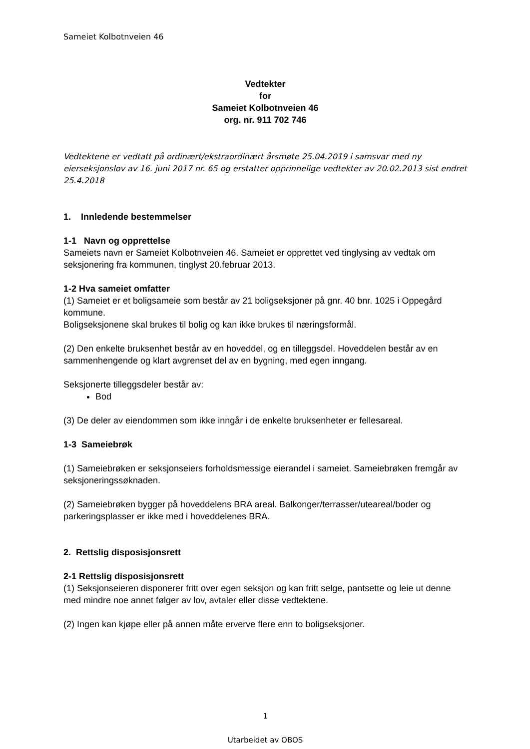Sameiet Kolbotnveien 46
Vedtekter
for
Sameiet Kolbotnveien 46
org. nr. 911 702 746
Vedtektene er vedtatt på ordinært/ekstraordinært årsmøte 25.04.2019 i samsvar med ny eierseksjonslov av 16. juni 2017 nr. 65 og erstatter opprinnelige vedtekter av 20.02.2013 sist endret 25.4.2018
1. Innledende bestemmelser
1-1 Navn og opprettelse
Sameiets navn er Sameiet Kolbotnveien 46. Sameiet er opprettet ved tinglysing av vedtak om seksjonering fra kommunen, tinglyst 20.februar 2013.
1-2 Hva sameiet omfatter
(1) Sameiet er et boligsameie som består av 21 boligseksjoner på gnr. 40 bnr. 1025 i Oppegård kommune.
Boligseksjonene skal brukes til bolig og kan ikke brukes til næringsformål.
(2) Den enkelte bruksenhet består av en hoveddel, og en tilleggsdel. Hoveddelen består av en sammenhengende og klart avgrenset del av en bygning, med egen inngang.
Seksjonerte tilleggsdeler består av:
Bod
(3) De deler av eiendommen som ikke inngår i de enkelte bruksenheter er fellesareal.
1-3 Sameiebrøk
(1) Sameiebrøken er seksjonseiers forholdsmessige eierandel i sameiet. Sameiebrøken fremgår av seksjoneringssøknaden.
(2) Sameiebrøken bygger på hoveddelens BRA areal. Balkonger/terrasser/uteareal/boder og parkeringsplasser er ikke med i hoveddelenes BRA.
2. Rettslig disposisjonsrett
2-1 Rettslig disposisjonsrett
(1) Seksjonseieren disponerer fritt over egen seksjon og kan fritt selge, pantsette og leie ut denne med mindre noe annet følger av lov, avtaler eller disse vedtektene.
(2) Ingen kan kjøpe eller på annen måte erverve flere enn to boligseksjoner.
1
Utarbeidet av OBOS